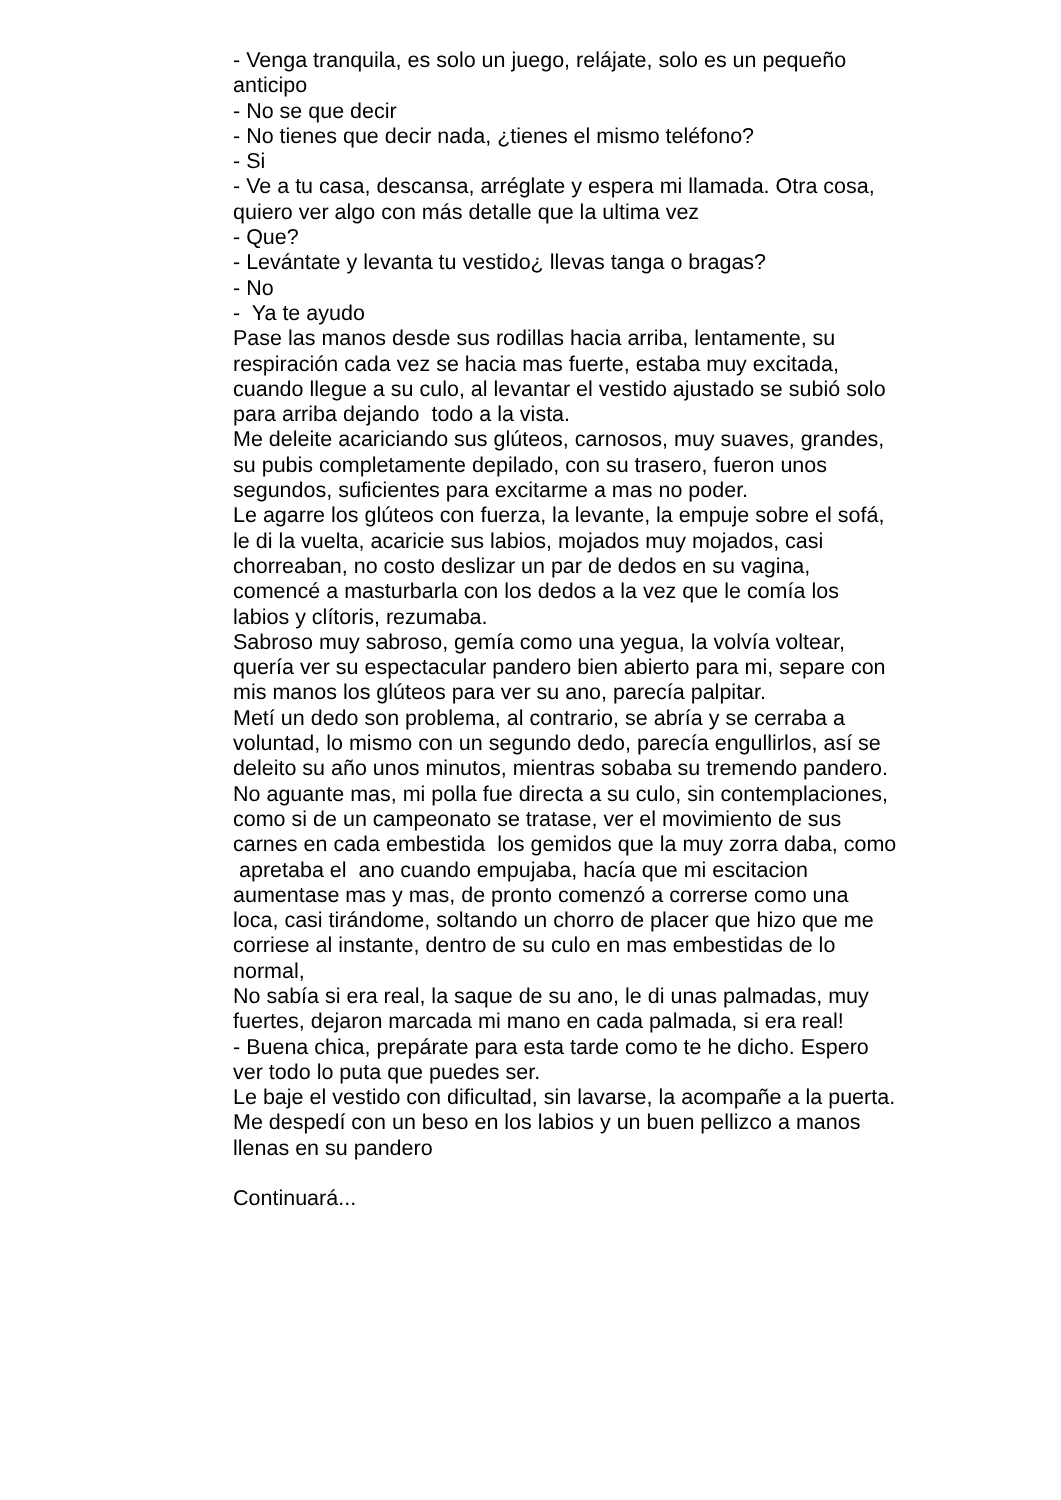- Venga tranquila, es solo un juego, relájate, solo es un pequeño
anticipo
- No se que decir
- No tienes que decir nada, ¿tienes el mismo teléfono?
- Si
- Ve a tu casa, descansa, arréglate y espera mi llamada. Otra cosa,
quiero ver algo con más detalle que la ultima vez
- Que?
- Levántate y levanta tu vestido¿ llevas tanga o bragas?
- No
- Ya te ayudo
Pase las manos desde sus rodillas hacia arriba, lentamente, su
respiración cada vez se hacia mas fuerte, estaba muy excitada,
cuando llegue a su culo, al levantar el vestido ajustado se subió solo
para arriba dejando todo a la vista.
Me deleite acariciando sus glúteos, carnosos, muy suaves, grandes,
su pubis completamente depilado, con su trasero, fueron unos
segundos, suficientes para excitarme a mas no poder.
Le agarre los glúteos con fuerza, la levante, la empuje sobre el sofá,
le di la vuelta, acaricie sus labios, mojados muy mojados, casi
chorreaban, no costo deslizar un par de dedos en su vagina,
comencé a masturbarla con los dedos a la vez que le comía los
labios y clítoris, rezumaba.
Sabroso muy sabroso, gemía como una yegua, la volvía voltear,
quería ver su espectacular pandero bien abierto para mi, separe con
mis manos los glúteos para ver su ano, parecía palpitar.
Metí un dedo son problema, al contrario, se abría y se cerraba a
voluntad, lo mismo con un segundo dedo, parecía engullirlos, así se
deleito su año unos minutos, mientras sobaba su tremendo pandero.
No aguante mas, mi polla fue directa a su culo, sin contemplaciones,
como si de un campeonato se tratase, ver el movimiento de sus
carnes en cada embestida los gemidos que la muy zorra daba, como
apretaba el ano cuando empujaba, hacía que mi escitacion
aumentase mas y mas, de pronto comenzó a correrse como una
loca, casi tirándome, soltando un chorro de placer que hizo que me
corriese al instante, dentro de su culo en mas embestidas de lo
normal,
No sabía si era real, la saque de su ano, le di unas palmadas, muy
fuertes, dejaron marcada mi mano en cada palmada, si era real!
- Buena chica, prepárate para esta tarde como te he dicho. Espero
ver todo lo puta que puedes ser.
Le baje el vestido con dificultad, sin lavarse, la acompañe a la puerta.
Me despedí con un beso en los labios y un buen pellizco a manos
llenas en su pandero
Continuará...